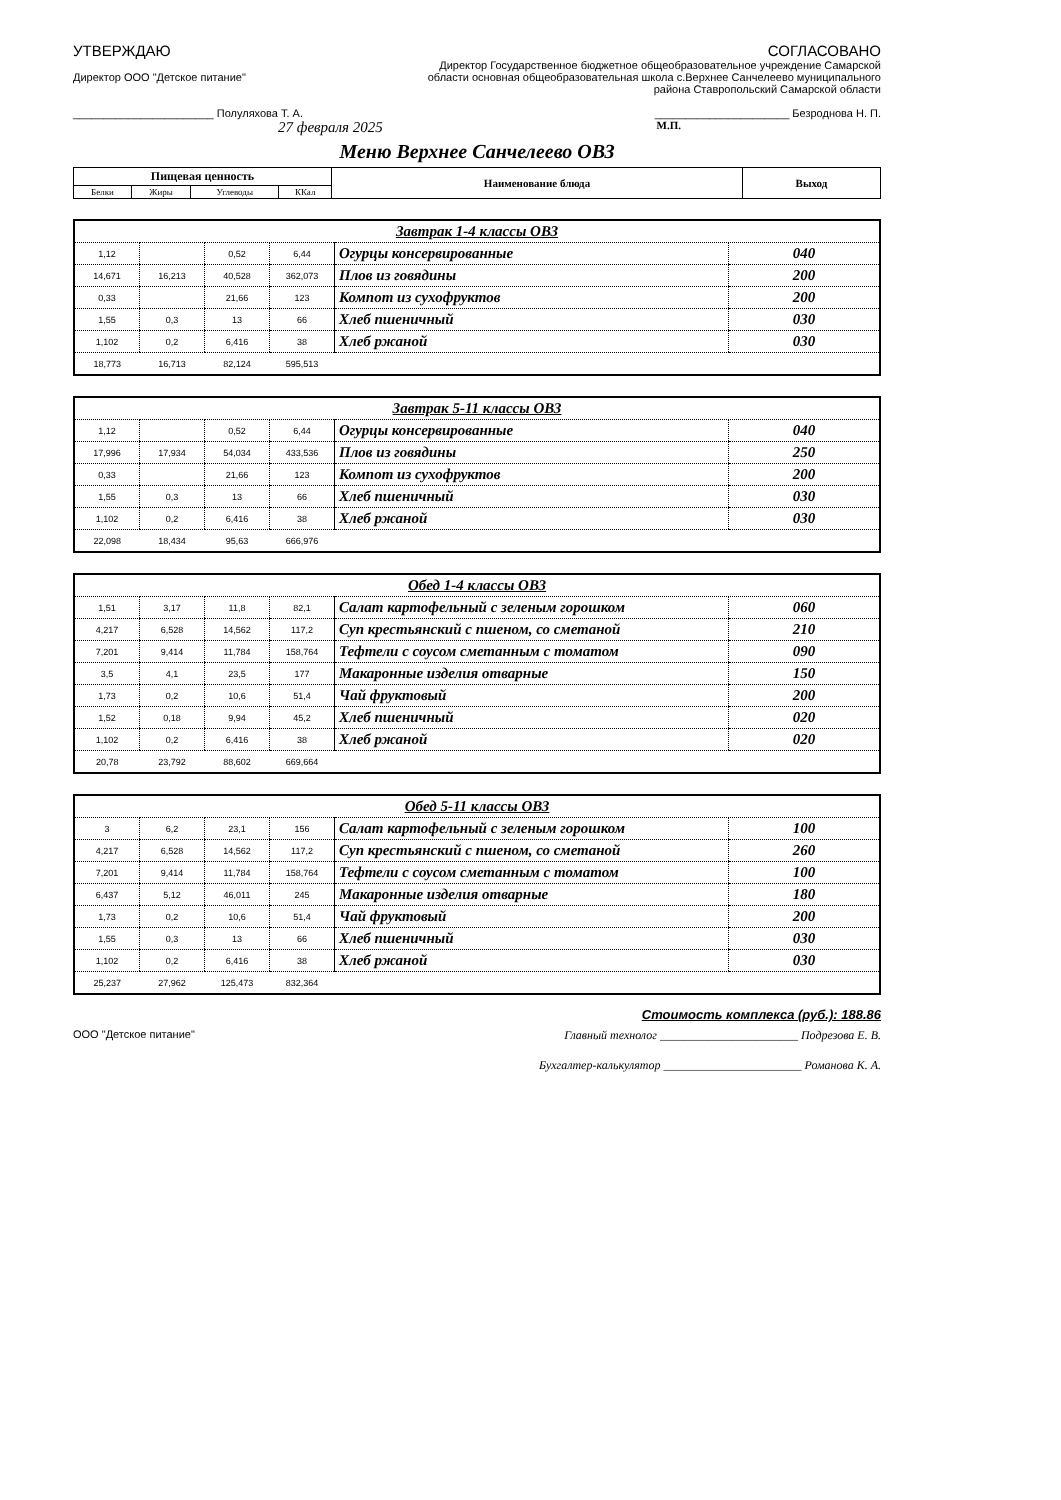УТВЕРЖДАЮ
Директор ООО "Детское питание"
_______________________ Полуляхова Т. А.
27 февраля 2025
СОГЛАСОВАНО
Директор Государственное бюджетное общеобразовательное учреждение Самарской
области основная общеобразовательная школа с.Верхнее Санчелеево муниципального
района Ставропольский Самарской области
______________________ Безроднова Н. П.
М.П.
Меню Верхнее Санчелеево ОВЗ
| Пищевая ценность | | | | Наименование блюда | Выход |
| --- | --- | --- | --- | --- | --- |
| Белки | Жиры | Углеводы | ККал | | |
| Завтрак 1-4 классы ОВЗ | | | | | |
| 1,12 | | 0,52 | 6,44 | Огурцы консервированные | 040 |
| 14,671 | 16,213 | 40,528 | 362,073 | Плов из говядины | 200 |
| 0,33 | | 21,66 | 123 | Компот из сухофруктов | 200 |
| 1,55 | 0,3 | 13 | 66 | Хлеб пшеничный | 030 |
| 1,102 | 0,2 | 6,416 | 38 | Хлеб ржаной | 030 |
| 18,773 | 16,713 | 82,124 | 595,513 | | |
| Завтрак 5-11 классы ОВЗ | | | | | |
| 1,12 | | 0,52 | 6,44 | Огурцы консервированные | 040 |
| 17,996 | 17,934 | 54,034 | 433,536 | Плов из говядины | 250 |
| 0,33 | | 21,66 | 123 | Компот из сухофруктов | 200 |
| 1,55 | 0,3 | 13 | 66 | Хлеб пшеничный | 030 |
| 1,102 | 0,2 | 6,416 | 38 | Хлеб ржаной | 030 |
| 22,098 | 18,434 | 95,63 | 666,976 | | |
| Обед 1-4 классы ОВЗ | | | | | |
| 1,51 | 3,17 | 11,8 | 82,1 | Салат картофельный с зеленым горошком | 060 |
| 4,217 | 6,528 | 14,562 | 117,2 | Суп крестьянский с пшеном, со сметаной | 210 |
| 7,201 | 9,414 | 11,784 | 158,764 | Тефтели с соусом сметанным с томатом | 090 |
| 3,5 | 4,1 | 23,5 | 177 | Макаронные изделия отварные | 150 |
| 1,73 | 0,2 | 10,6 | 51,4 | Чай фруктовый | 200 |
| 1,52 | 0,18 | 9,94 | 45,2 | Хлеб пшеничный | 020 |
| 1,102 | 0,2 | 6,416 | 38 | Хлеб ржаной | 020 |
| 20,78 | 23,792 | 88,602 | 669,664 | | |
| Обед 5-11 классы ОВЗ | | | | | |
| 3 | 6,2 | 23,1 | 156 | Салат картофельный с зеленым горошком | 100 |
| 4,217 | 6,528 | 14,562 | 117,2 | Суп крестьянский с пшеном, со сметаной | 260 |
| 7,201 | 9,414 | 11,784 | 158,764 | Тефтели с соусом сметанным с томатом | 100 |
| 6,437 | 5,12 | 46,011 | 245 | Макаронные изделия отварные | 180 |
| 1,73 | 0,2 | 10,6 | 51,4 | Чай фруктовый | 200 |
| 1,55 | 0,3 | 13 | 66 | Хлеб пшеничный | 030 |
| 1,102 | 0,2 | 6,416 | 38 | Хлеб ржаной | 030 |
| 25,237 | 27,962 | 125,473 | 832,364 | | |
Стоимость комплекса (руб.): 188.86
ООО "Детское питание" Главный технолог _______________________ Подрезова Е. В.
Бухгалтер-калькулятор _______________________ Романова К. А.